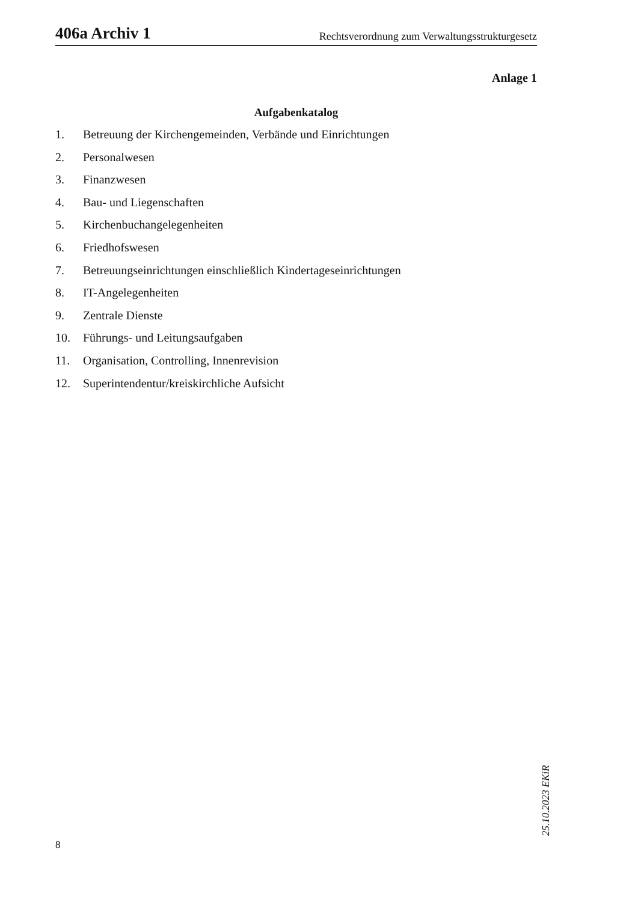406a Archiv 1 Rechtsverordnung zum Verwaltungsstrukturgesetz
Anlage 1
Aufgabenkatalog
1. Betreuung der Kirchengemeinden, Verbände und Einrichtungen
2. Personalwesen
3. Finanzwesen
4. Bau- und Liegenschaften
5. Kirchenbuchangelegenheiten
6. Friedhofswesen
7. Betreuungseinrichtungen einschließlich Kindertageseinrichtungen
8. IT-Angelegenheiten
9. Zentrale Dienste
10. Führungs- und Leitungsaufgaben
11. Organisation, Controlling, Innenrevision
12. Superintendentur/kreiskirchliche Aufsicht
25.10.2023 EKiR
8